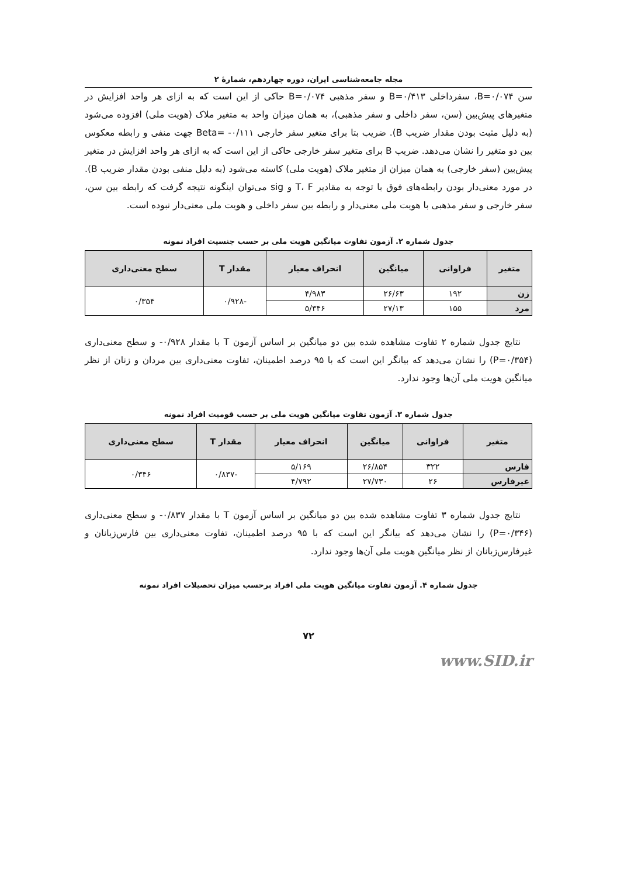مجله جامعه‌شناسی ایران، دوره چهاردهم، شمارهٔ ۲
سن B=۰/۰۷۴، سفرداخلی B=۰/۴۱۳ و سفر مذهبی B=۰/۰۷۴ حاکی از این است که به ازای هر واحد افزایش در متغیرهای پیش‌بین (سن، سفر داخلی و سفر مذهبی)، به همان میزان واحد به متغیر ملاک (هویت ملی) افزوده می‌شود (به دلیل مثبت بودن مقدار ضریب B). ضریب بتا برای متغیر سفر خارجی Beta= -۰/۱۱۱ جهت منفی و رابطه معکوس بین دو متغیر را نشان می‌دهد. ضریب B برای متغیر سفر خارجی حاکی از این است که به ازای هر واحد افزایش در متغیر پیش‌بین (سفر خارجی) به همان میزان از متغیر ملاک (هویت ملی) کاسته می‌شود (به دلیل منفی بودن مقدار ضریب B). در مورد معنی‌دار بودن رابطه‌های فوق با توجه به مقادیر T، F و sig می‌توان اینگونه نتیجه گرفت که رابطه بین سن، سفر خارجی و سفر مذهبی با هویت ملی معنی‌دار و رابطه بین سفر داخلی و هویت ملی معنی‌دار نبوده است.
جدول شماره ۲. آزمون تفاوت میانگین هویت ملی بر حسب جنسیت افراد نمونه
| متغیر | فراوانی | میانگین | انحراف معیار | مقدار T | سطح معنی‌داری |
| --- | --- | --- | --- | --- | --- |
| زن | ۱۹۲ | ۲۶/۶۳ | ۴/۹۸۳ | -۰/۹۲۸ | ۰/۳۵۴ |
| مرد | ۱۵۵ | ۲۷/۱۳ | ۵/۳۴۶ | | |
نتایج جدول شماره ۲ تفاوت مشاهده شده بین دو میانگین بر اساس آزمون T با مقدار ۰/۹۲۸- و سطح معنی‌داری (P=۰/۳۵۴) را نشان می‌دهد که بیانگر این است که با ۹۵ درصد اطمینان، تفاوت معنی‌داری بین مردان و زنان از نظر میانگین هویت ملی آن‌ها وجود ندارد.
جدول شماره ۳. آزمون تفاوت میانگین هویت ملی بر حسب قومیت افراد نمونه
| متغیر | فراوانی | میانگین | انحراف معیار | مقدار T | سطح معنی‌داری |
| --- | --- | --- | --- | --- | --- |
| فارس | ۳۲۲ | ۲۶/۸۵۴ | ۵/۱۶۹ | -۰/۸۳۷ | ۰/۳۴۶ |
| غیرفارس | ۲۶ | ۲۷/۷۳۰ | ۴/۷۹۲ | | |
نتایج جدول شماره ۳ تفاوت مشاهده شده بین دو میانگین بر اساس آزمون T با مقدار ۰/۸۳۷- و سطح معنی‌داری (P=۰/۳۴۶) را نشان می‌دهد که بیانگر این است که با ۹۵ درصد اطمینان، تفاوت معنی‌داری بین فارس‌زبانان و غیرفارس‌زبانان از نظر میانگین هویت ملی آن‌ها وجود ندارد.
جدول شماره ۴. آزمون تفاوت میانگین هویت ملی افراد برحسب میزان تحصیلات افراد نمونه
۷۲
www.SID.ir